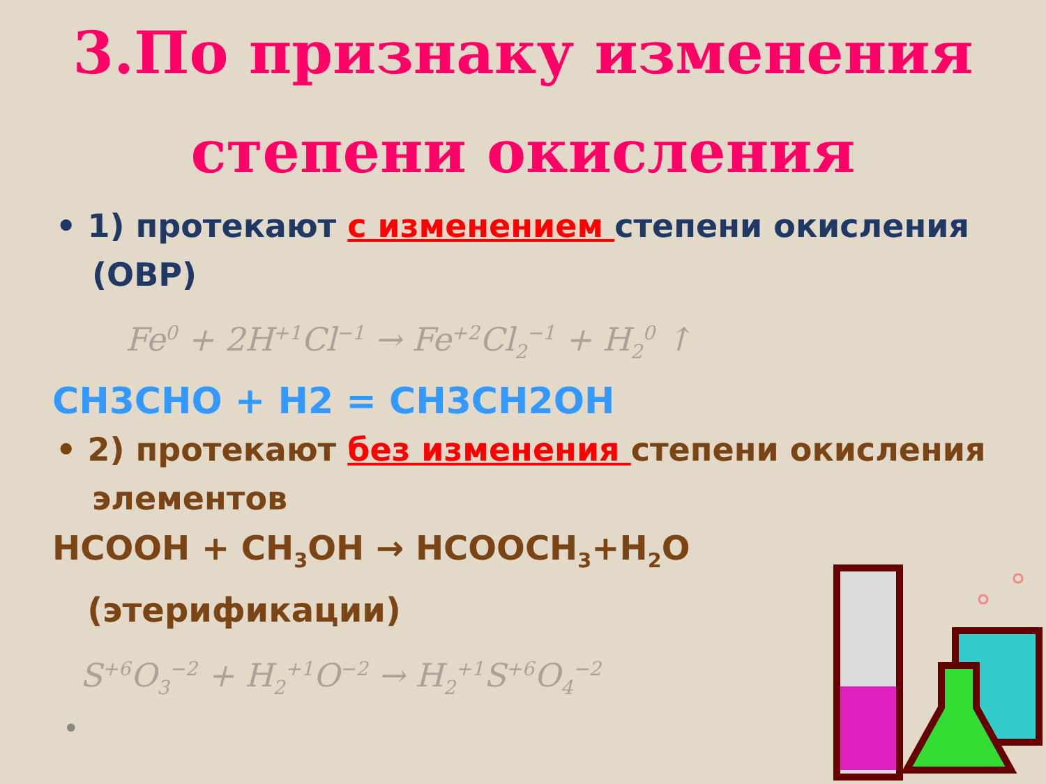3.По признаку изменения
степени окисления
• 1) протекают с изменением степени окисления (ОВР)
Fe<sup>0</sup> + 2H<sup>+1</sup>Cl<sup>−1</sup> → Fe<sup>+2</sup>Cl<sub>2</sub><sup>−1</sup> + H<sub>2</sub><sup>0</sup> ↑
CH3CHO + H2 = CH3CH2OH
• 2) протекают без изменения степени окисления элементов
HCOOH + CH<sub>3</sub>OH → HCOOCH<sub>3</sub>+H<sub>2</sub>O
(этерификации)
S<sup>+6</sup>O<sub>3</sub><sup>−2</sup> + H<sub>2</sub><sup>+1</sup>O<sup>−2</sup> → H<sub>2</sub><sup>+1</sup>S<sup>+6</sup>O<sub>4</sub><sup>−2</sup>
•